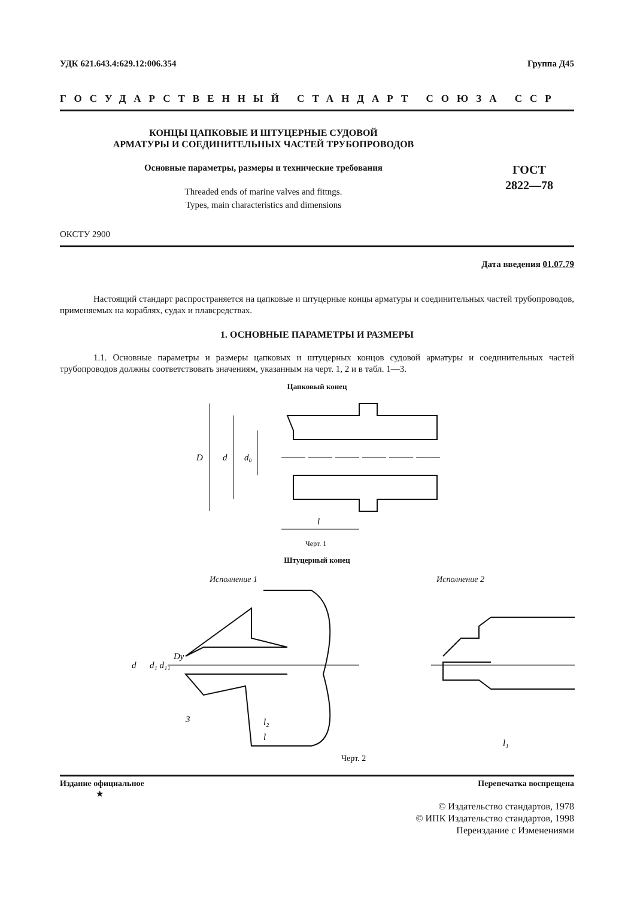УДК 621.643.4:629.12:006.354 Группа Д45
ГОСУДАРСТВЕННЫЙ СТАНДАРТ СОЮЗА ССР
КОНЦЫ ЦАПКОВЫЕ И ШТУЦЕРНЫЕ СУДОВОЙ
АРМАТУРЫ И СОЕДИНИТЕЛЬНЫХ ЧАСТЕЙ ТРУБОПРОВОДОВ
Основные параметры, размеры и технические требования
Threaded ends of marine valves and fittngs.
Types, main characteristics and dimensions
ГОСТ
2822—78
ОКСТУ 2900
Дата введения 01.07.79
Настоящий стандарт распространяется на цапковые и штуцерные концы арматуры и соединительных частей трубопроводов, применяемых на кораблях, судах и плавсредствах.
1. ОСНОВНЫЕ ПАРАМЕТРЫ И РАЗМЕРЫ
1.1. Основные параметры и размеры цапковых и штуцерных концов судовой арматуры и соединительных частей трубопроводов должны соответствовать значениям, указанным на черт. 1, 2 и в табл. 1—3.
Цапковый конец
D
d
d₀
l
Черт. 1
Штуцерный конец
Исполнение 1 Исполнение 2
d
d₁ d₁₁
Dy
3
l₂
l
l₁
Черт. 2
Издание официальное Перепечатка воспрещена
★
© Издательство стандартов, 1978
© ИПК Издательство стандартов, 1998
Переиздание с Изменениями